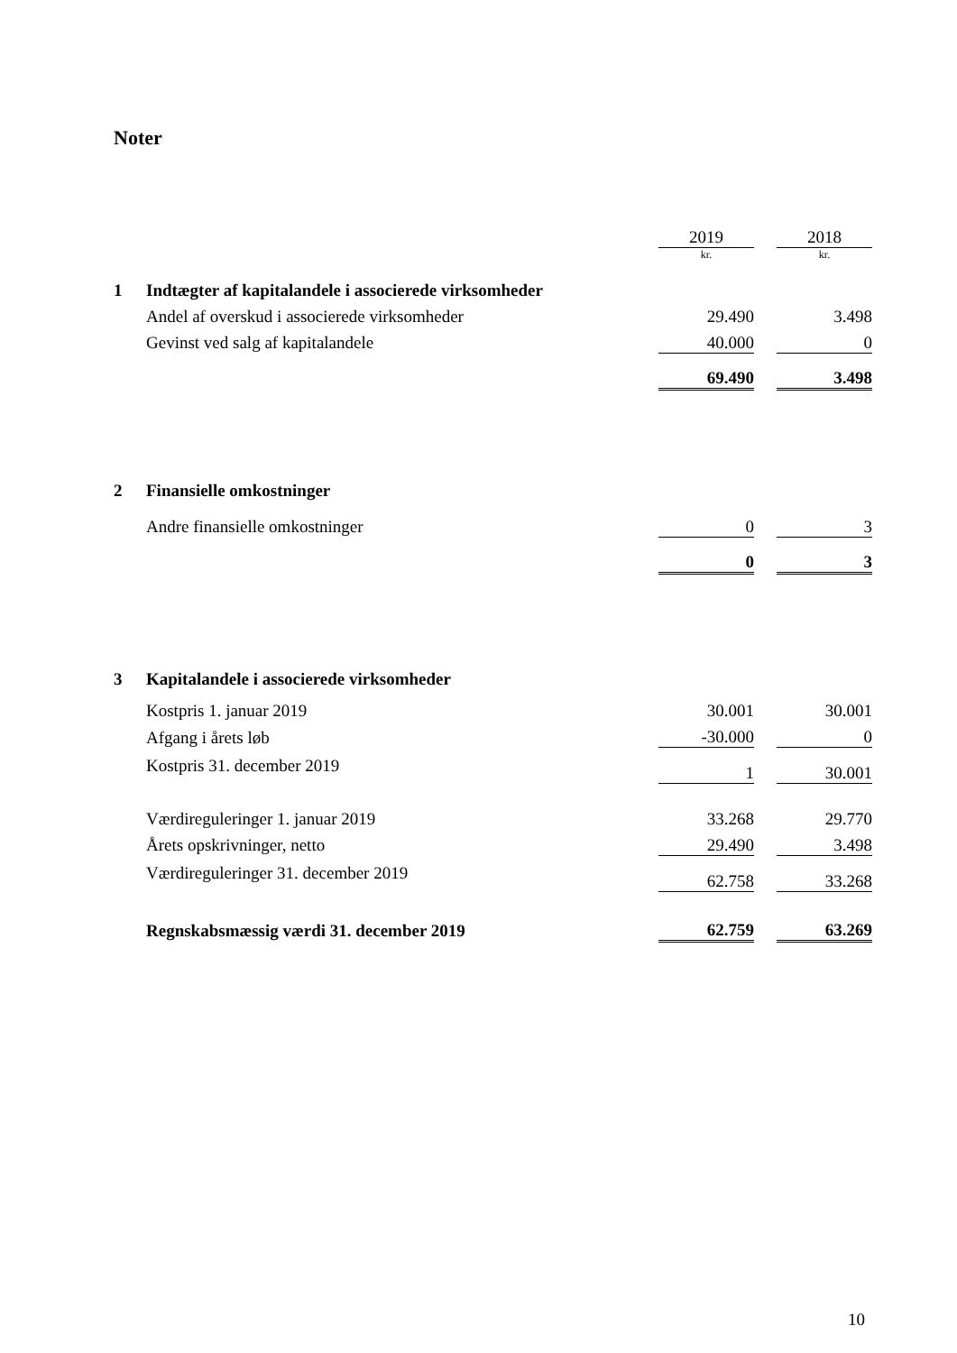Noter
| | | 2019 | | 2018 |
| | | kr. | | kr. |
| 1 | Indtægter af kapitalandele i associerede virksomheder | | | |
| | Andel af overskud i associerede virksomheder | 29.490 | | 3.498 |
| | Gevinst ved salg af kapitalandele | 40.000 | | 0 |
| | | 69.490 | | 3.498 |
| 2 | Finansielle omkostninger | | | |
| | Andre finansielle omkostninger | 0 | | 3 |
| | | 0 | | 3 |
| 3 | Kapitalandele i associerede virksomheder | | | |
| | Kostpris 1. januar 2019 | 30.001 | | 30.001 |
| | Afgang i årets løb | -30.000 | | 0 |
| | Kostpris 31. december 2019 | 1 | | 30.001 |
| | Værdireguleringer 1. januar 2019 | 33.268 | | 29.770 |
| | Årets opskrivninger, netto | 29.490 | | 3.498 |
| | Værdireguleringer 31. december 2019 | 62.758 | | 33.268 |
| | Regnskabsmæssig værdi 31. december 2019 | 62.759 | | 63.269 |
10